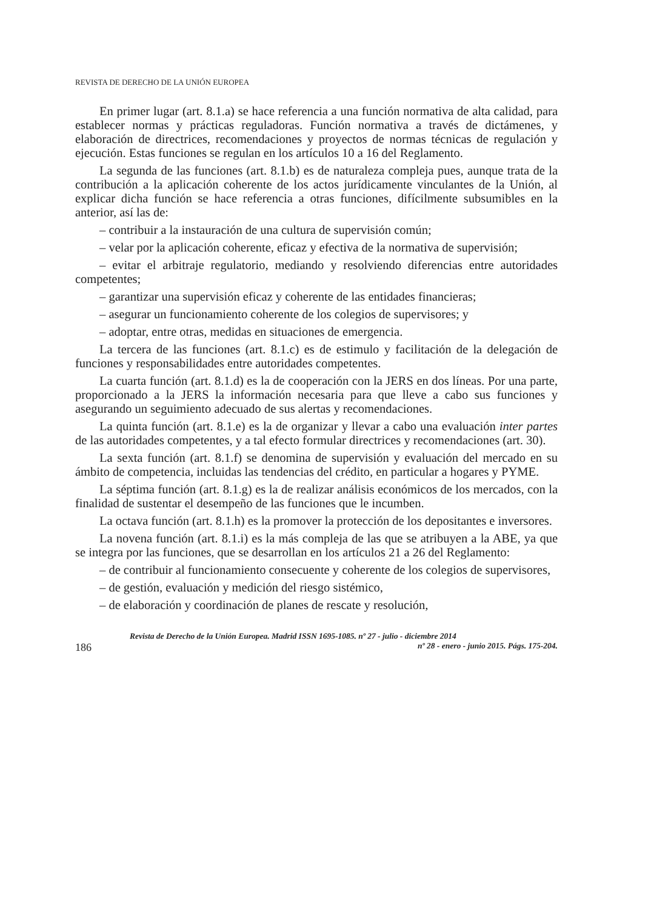REVISTA DE DERECHO DE LA UNIÓN EUROPEA
En primer lugar (art. 8.1.a) se hace referencia a una función normativa de alta calidad, para establecer normas y prácticas reguladoras. Función normativa a través de dictámenes, y elaboración de directrices, recomendaciones y proyectos de normas técnicas de regulación y ejecución. Estas funciones se regulan en los artículos 10 a 16 del Reglamento.
La segunda de las funciones (art. 8.1.b) es de naturaleza compleja pues, aunque trata de la contribución a la aplicación coherente de los actos jurídicamente vinculantes de la Unión, al explicar dicha función se hace referencia a otras funciones, difícilmente subsumibles en la anterior, así las de:
– contribuir a la instauración de una cultura de supervisión común;
– velar por la aplicación coherente, eficaz y efectiva de la normativa de supervisión;
– evitar el arbitraje regulatorio, mediando y resolviendo diferencias entre autoridades competentes;
– garantizar una supervisión eficaz y coherente de las entidades financieras;
– asegurar un funcionamiento coherente de los colegios de supervisores; y
– adoptar, entre otras, medidas en situaciones de emergencia.
La tercera de las funciones (art. 8.1.c) es de estimulo y facilitación de la delegación de funciones y responsabilidades entre autoridades competentes.
La cuarta función (art. 8.1.d) es la de cooperación con la JERS en dos líneas. Por una parte, proporcionado a la JERS la información necesaria para que lleve a cabo sus funciones y asegurando un seguimiento adecuado de sus alertas y recomendaciones.
La quinta función (art. 8.1.e) es la de organizar y llevar a cabo una evaluación inter partes de las autoridades competentes, y a tal efecto formular directrices y recomendaciones (art. 30).
La sexta función (art. 8.1.f) se denomina de supervisión y evaluación del mercado en su ámbito de competencia, incluidas las tendencias del crédito, en particular a hogares y PYME.
La séptima función (art. 8.1.g) es la de realizar análisis económicos de los mercados, con la finalidad de sustentar el desempeño de las funciones que le incumben.
La octava función (art. 8.1.h) es la promover la protección de los depositantes e inversores.
La novena función (art. 8.1.i) es la más compleja de las que se atribuyen a la ABE, ya que se integra por las funciones, que se desarrollan en los artículos 21 a 26 del Reglamento:
– de contribuir al funcionamiento consecuente y coherente de los colegios de supervisores,
– de gestión, evaluación y medición del riesgo sistémico,
– de elaboración y coordinación de planes de rescate y resolución,
186
Revista de Derecho de la Unión Europea. Madrid ISSN 1695-1085. nº 27 - julio - diciembre 2014
nº 28 - enero - junio 2015. Págs. 175-204.